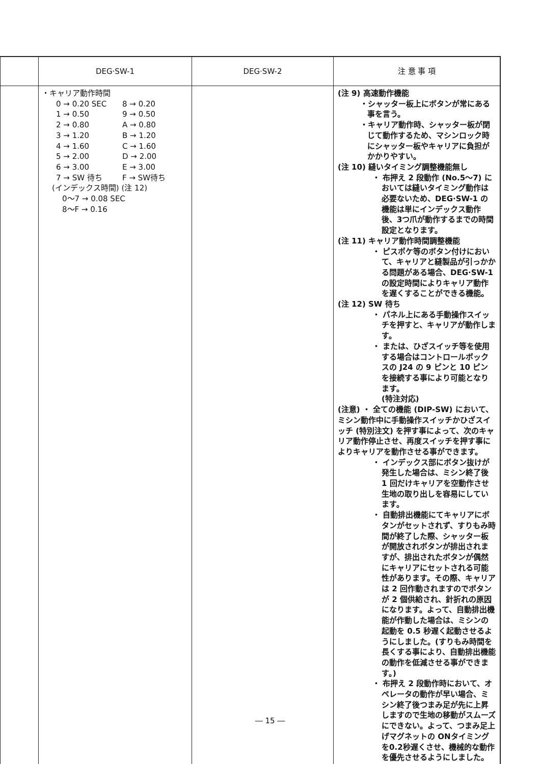| | DEG·SW-1 | DEG·SW-2 | 注 意 事 項 |
| --- | --- | --- | --- |
| | ・キャリア動作時間 0 → 0.20 SEC 8 → 0.20 1 → 0.50 9 → 0.50 2 → 0.80 A → 0.80 3 → 1.20 B → 1.20 4 → 1.60 C → 1.60 5 → 2.00 D → 2.00 6 → 3.00 E → 3.00 7 → SW 待ち F → SW待ち (インデックス時間) (注 12) 0～7 → 0.08 SEC 8～F → 0.16 | | (注 9) 高速動作機能 ・シャッター板上にボタンが常にある事を言う。 ・キャリア動作時、シャッター板が閉じて動作するため、マシンロック時にシャッター板やキャリアに負担がかかりやすい。 (注 10) 縫いタイミング調整機能無し ・ 布押え 2 段動作 (No.5～7) においては縫いタイミング動作は必要ないため、DEG·SW-1 の機能は単にインデックス動作後、3つ爪が動作するまでの時間設定となります。 (注 11) キャリア動作時間調整機能 ・ ピスポケ等のボタン付けにおいて、キャリアと縫製品が引っかかる問題がある場合、DEG·SW-1 の設定時間によりキャリア動作を遅くすることができる機能。 (注 12) SW 待ち ・ パネル上にある手動操作スイッチを押すと、キャリアが動作します。 ・ または、ひざスイッチ等を使用する場合はコントロールボックスの J24 の 9 ピンと 10 ピンを接続する事により可能となります。 (特注対応) (注意) ・ 全ての機能 (DIP-SW) において、ミシン動作中に手動操作スイッチかひざスイッチ (特別注文) を押す事によって、次のキャリア動作停止させ、再度スイッチを押す事によりキャリアを動作させる事ができます。 ・ インデックス部にボタン抜けが発生した場合は、ミシン終了後 1 回だけキャリアを空動作させ生地の取り出しを容易にしています。 ・ 自動排出機能にてキャリアにボタンがセットされず、すりもみ時間が終了した際、シャッター板が開放されボタンが排出されますが、排出されたボタンが偶然にキャリアにセットされる可能性があります。その際、キャリアは 2 回作動されますのでボタンが 2 個供給され、針折れの原因になります。よって、自動排出機能が作動した場合は、ミシンの起動を 0.5 秒遅く起動させるようにしました。(すりもみ時間を長くする事により、自動排出機能の動作を低減させる事ができます。) ・ 布押え 2 段動作時において、オペレータの動作が早い場合、ミシン終了後つまみ足が先に上昇しますので生地の移動がスムーズにできない。よって、つまみ足上げマグネットの ONタイミングを0.2秒遅くさせ、機械的な動作を優先させるようにしました。 |
― 15 ―